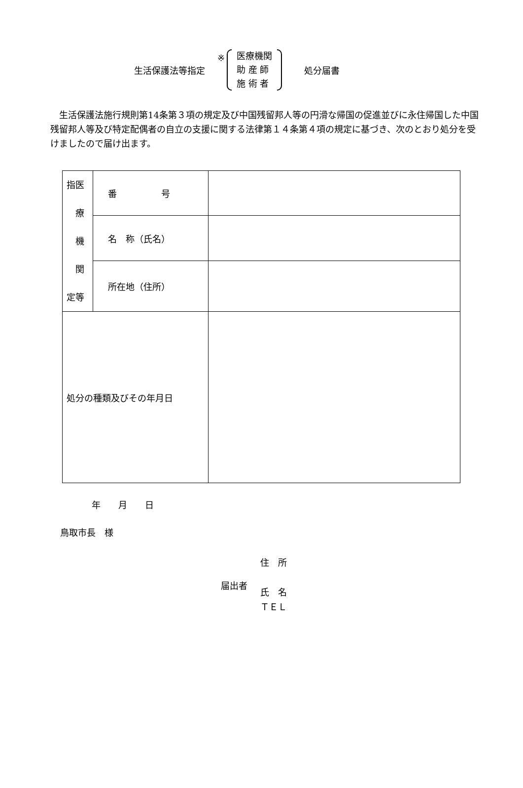生活保護法等指定 ※
医療機関
助 産 師
施 術 者
処分届書
生活保護法施行規則第14条第３項の規定及び中国残留邦人等の円滑な帰国の促進並びに永住帰国した中国残留邦人等及び特定配偶者の自立の支援に関する法律第１４条第４項の規定に基づき、次のとおり処分を受けましたので届け出ます。
| 指医 療 機 関 定等 | 番 号 | |
| | 名 称（氏名） | |
| | 所在地（住所） | |
| 処分の種類及びその年月日 | | |
年　　月　　日
鳥取市長　様
届出者
住　所
氏　名
ＴＥＬ